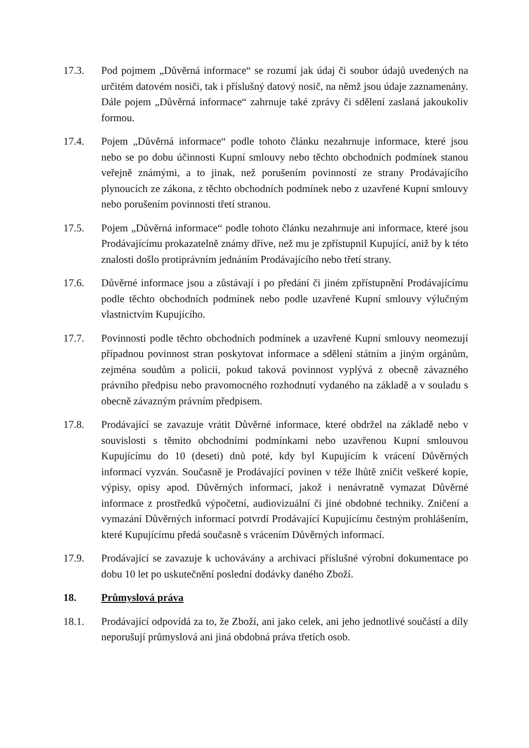17.3. Pod pojmem „Důvěrná informace“ se rozumí jak údaj či soubor údajů uvedených na určitém datovém nosiči, tak i příslušný datový nosič, na němž jsou údaje zaznamenány. Dále pojem „Důvěrná informace“ zahrnuje také zprávy či sdělení zaslaná jakoukoliv formou.
17.4. Pojem „Důvěrná informace“ podle tohoto článku nezahrnuje informace, které jsou nebo se po dobu účinnosti Kupní smlouvy nebo těchto obchodních podmínek stanou veřejně známými, a to jinak, než porušením povinností ze strany Prodávajícího plynoucích ze zákona, z těchto obchodních podmínek nebo z uzavřené Kupní smlouvy nebo porušením povinnosti třetí stranou.
17.5. Pojem „Důvěrná informace“ podle tohoto článku nezahrnuje ani informace, které jsou Prodávajícímu prokazatelně známy dříve, než mu je zpřístupnil Kupující, aniž by k této znalosti došlo protiprávním jednáním Prodávajícího nebo třetí strany.
17.6. Důvěrné informace jsou a zůstávají i po předání či jiném zpřístupnění Prodávajícímu podle těchto obchodních podmínek nebo podle uzavřené Kupní smlouvy výlučným vlastnictvím Kupujícího.
17.7. Povinnosti podle těchto obchodních podmínek a uzavřené Kupní smlouvy neomezují případnou povinnost stran poskytovat informace a sdělení státním a jiným orgánům, zejména soudům a policii, pokud taková povinnost vyplývá z obecně závazného právního předpisu nebo pravomocného rozhodnutí vydaného na základě a v souladu s obecně závazným právním předpisem.
17.8. Prodávající se zavazuje vrátit Důvěrné informace, které obdržel na základě nebo v souvislosti s těmito obchodními podmínkami nebo uzavřenou Kupní smlouvou Kupujícímu do 10 (deseti) dnů poté, kdy byl Kupujícím k vrácení Důvěrných informací vyzván. Současně je Prodávající povinen v téže lhůtě zničit veškeré kopie, výpisy, opisy apod. Důvěrných informací, jakož i nenávratně vymazat Důvěrné informace z prostředků výpočetní, audiovizuální či jiné obdobné techniky. Zničení a vymazání Důvěrných informací potvrdí Prodávající Kupujícímu čestným prohlášením, které Kupujícímu předá současně s vrácením Důvěrných informací.
17.9. Prodávající se zavazuje k uchovávány a archivaci příslušné výrobní dokumentace po dobu 10 let po uskutečnění poslední dodávky daného Zboží.
18. Průmyslová práva
18.1. Prodávající odpovídá za to, že Zboží, ani jako celek, ani jeho jednotlivé součástí a díly neporušují průmyslová ani jiná obdobná práva třetích osob.